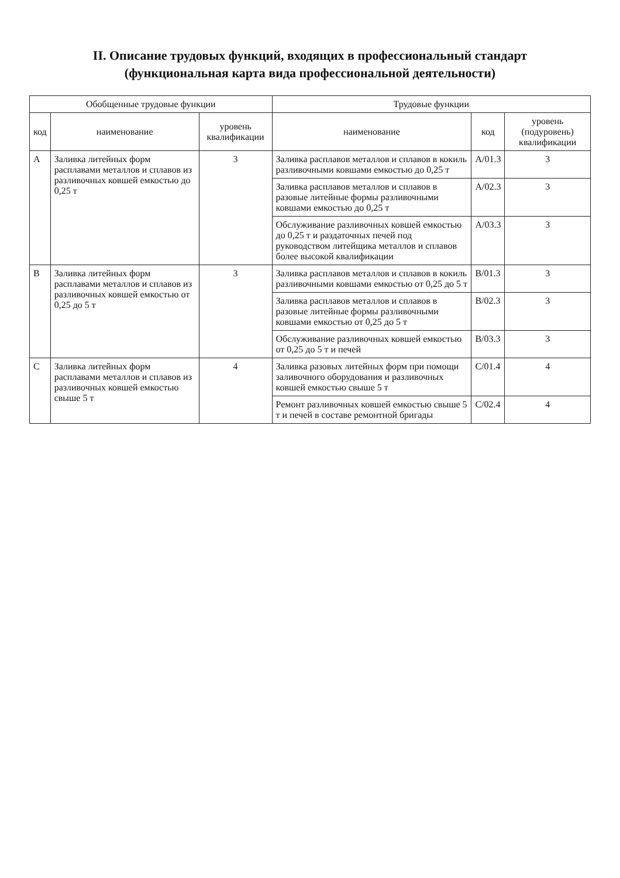II. Описание трудовых функций, входящих в профессиональный стандарт
(функциональная карта вида профессиональной деятельности)
| Обобщенные трудовые функции | | | Трудовые функции | | |
| --- | --- | --- | --- | --- | --- |
| код | наименование | уровень квалификации | наименование | код | уровень (подуровень) квалификации |
| A | Заливка литейных форм расплавами металлов и сплавов из разливочных ковшей емкостью до 0,25 т | 3 | Заливка расплавов металлов и сплавов в кокиль разливочными ковшами емкостью до 0,25 т | A/01.3 | 3 |
| | | | Заливка расплавов металлов и сплавов в разовые литейные формы разливочными ковшами емкостью до 0,25 т | A/02.3 | 3 |
| | | | Обслуживание разливочных ковшей емкостью до 0,25 т и раздаточных печей под руководством литейщика металлов и сплавов более высокой квалификации | A/03.3 | 3 |
| B | Заливка литейных форм расплавами металлов и сплавов из разливочных ковшей емкостью от 0,25 до 5 т | 3 | Заливка расплавов металлов и сплавов в кокиль разливочными ковшами емкостью от 0,25 до 5 т | B/01.3 | 3 |
| | | | Заливка расплавов металлов и сплавов в разовые литейные формы разливочными ковшами емкостью от 0,25 до 5 т | B/02.3 | 3 |
| | | | Обслуживание разливочных ковшей емкостью от 0,25 до 5 т и печей | B/03.3 | 3 |
| C | Заливка литейных форм расплавами металлов и сплавов из разливочных ковшей емкостью свыше 5 т | 4 | Заливка разовых литейных форм при помощи заливочного оборудования и разливочных ковшей емкостью свыше 5 т | C/01.4 | 4 |
| | | | Ремонт разливочных ковшей емкостью свыше 5 т и печей в составе ремонтной бригады | C/02.4 | 4 |